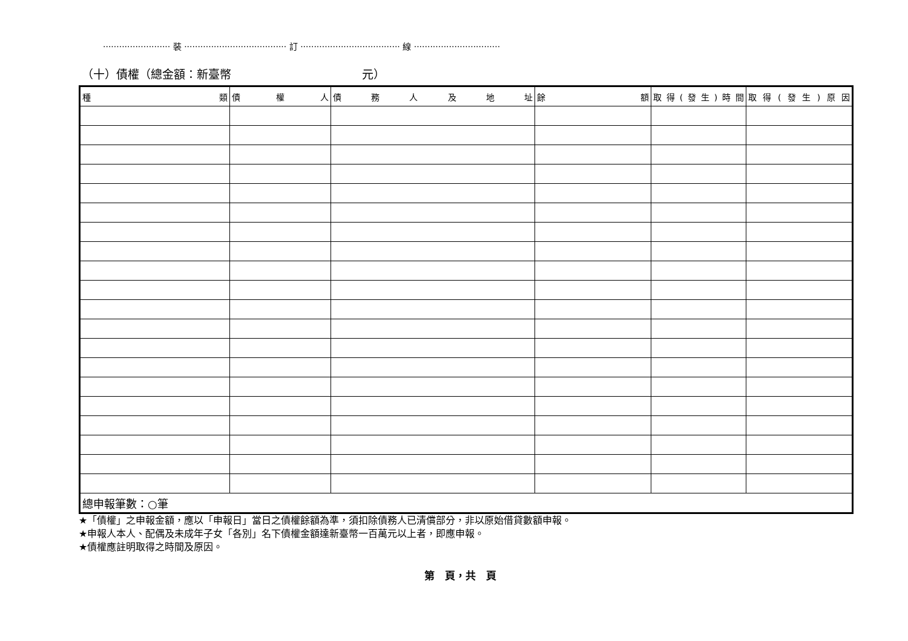························· 裝 ······································ 訂 ····································· 線 ································
（十）債權（總金額：新臺幣 元）
| 種類 | 債權人 | 債務人及地址 | 餘額 | 取得(發生)時間 | 取得(發生)原因 |
| --- | --- | --- | --- | --- | --- |
| 總申報筆數：○筆 | | | | | |
★「債權」之申報金額，應以「申報日」當日之債權餘額為準，須扣除債務人已清償部分，非以原始借貸數額申報。
★申報人本人、配偶及未成年子女「各別」名下債權金額達新臺幣一百萬元以上者，即應申報。
★債權應註明取得之時間及原因。
第　頁，共　頁